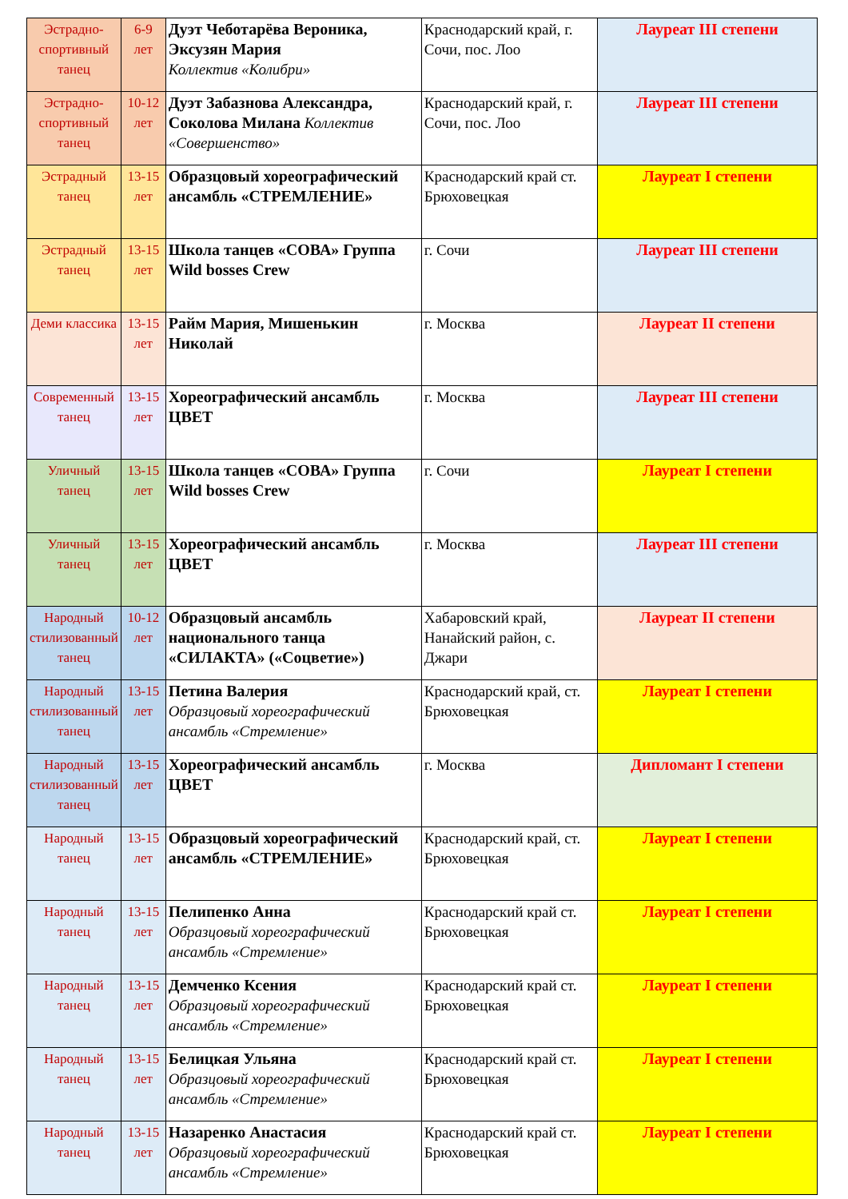| Эстрадно-спортивный танец | 6-9 лет | Дуэт Чеботарёва Вероника, Эксузян Мария Коллектив «Колибри» | Краснодарский край, г. Сочи, пос. Лоо | Лауреат III степени |
| Эстрадно-спортивный танец | 10-12 лет | Дуэт Забазнова Александра, Соколова Милана Коллектив «Совершенство» | Краснодарский край, г. Сочи, пос. Лоо | Лауреат III степени |
| Эстрадный танец | 13-15 лет | Образцовый хореографический ансамбль «СТРЕМЛЕНИЕ» | Краснодарский край ст. Брюховецкая | Лауреат I степени |
| Эстрадный танец | 13-15 лет | Школа танцев «СОВА» Группа Wild bosses Crew | г. Сочи | Лауреат III степени |
| Деми классика | 13-15 лет | Райм Мария, Мишенькин Николай | г. Москва | Лауреат II степени |
| Современный танец | 13-15 лет | Хореографический ансамбль ЦВЕТ | г. Москва | Лауреат III степени |
| Уличный танец | 13-15 лет | Школа танцев «СОВА» Группа Wild bosses Crew | г. Сочи | Лауреат I степени |
| Уличный танец | 13-15 лет | Хореографический ансамбль ЦВЕТ | г. Москва | Лауреат III степени |
| Народный стилизованный танец | 10-12 лет | Образцовый ансамбль национального танца «СИЛАКТА» («Соцветие») | Хабаровский край, Нанайский район, с. Джари | Лауреат II степени |
| Народный стилизованный танец | 13-15 лет | Петина Валерия Образцовый хореографический ансамбль «Стремление» | Краснодарский край, ст. Брюховецкая | Лауреат I степени |
| Народный стилизованный танец | 13-15 лет | Хореографический ансамбль ЦВЕТ | г. Москва | Дипломант I степени |
| Народный танец | 13-15 лет | Образцовый хореографический ансамбль «СТРЕМЛЕНИЕ» | Краснодарский край, ст. Брюховецкая | Лауреат I степени |
| Народный танец | 13-15 лет | Пелипенко Анна Образцовый хореографический ансамбль «Стремление» | Краснодарский край ст. Брюховецкая | Лауреат I степени |
| Народный танец | 13-15 лет | Демченко Ксения Образцовый хореографический ансамбль «Стремление» | Краснодарский край ст. Брюховецкая | Лауреат I степени |
| Народный танец | 13-15 лет | Белицкая Ульяна Образцовый хореографический ансамбль «Стремление» | Краснодарский край ст. Брюховецкая | Лауреат I степени |
| Народный танец | 13-15 лет | Назаренко Анастасия Образцовый хореографический ансамбль «Стремление» | Краснодарский край ст. Брюховецкая | Лауреат I степени |